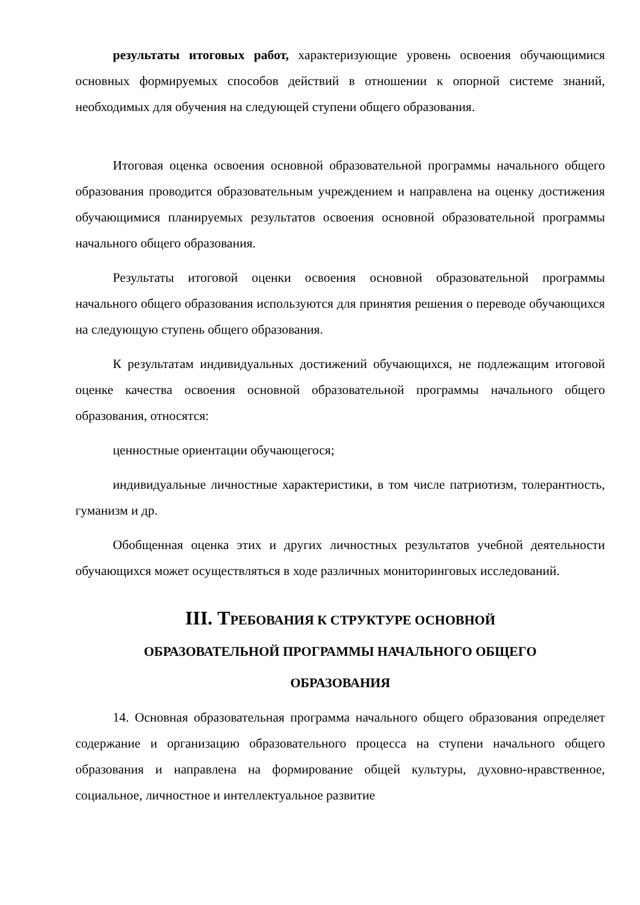результаты итоговых работ, характеризующие уровень освоения обучающимися основных формируемых способов действий в отношении к опорной системе знаний, необходимых для обучения на следующей ступени общего образования.
Итоговая оценка освоения основной образовательной программы начального общего образования проводится образовательным учреждением и направлена на оценку достижения обучающимися планируемых результатов освоения основной образовательной программы начального общего образования.
Результаты итоговой оценки освоения основной образовательной программы начального общего образования используются для принятия решения о переводе обучающихся на следующую ступень общего образования.
К результатам индивидуальных достижений обучающихся, не подлежащим итоговой оценке качества освоения основной образовательной программы начального общего образования, относятся:
ценностные ориентации обучающегося;
индивидуальные личностные характеристики, в том числе патриотизм, толерантность, гуманизм и др.
Обобщенная оценка этих и других личностных результатов учебной деятельности обучающихся может осуществляться в ходе различных мониторинговых исследований.
III. ТРЕБОВАНИЯ К СТРУКТУРЕ ОСНОВНОЙ
ОБРАЗОВАТЕЛЬНОЙ ПРОГРАММЫ НАЧАЛЬНОГО ОБЩЕГО
ОБРАЗОВАНИЯ
14. Основная образовательная программа начального общего образования определяет содержание и организацию образовательного процесса на ступени начального общего образования и направлена на формирование общей культуры, духовно-нравственное, социальное, личностное и интеллектуальное развитие